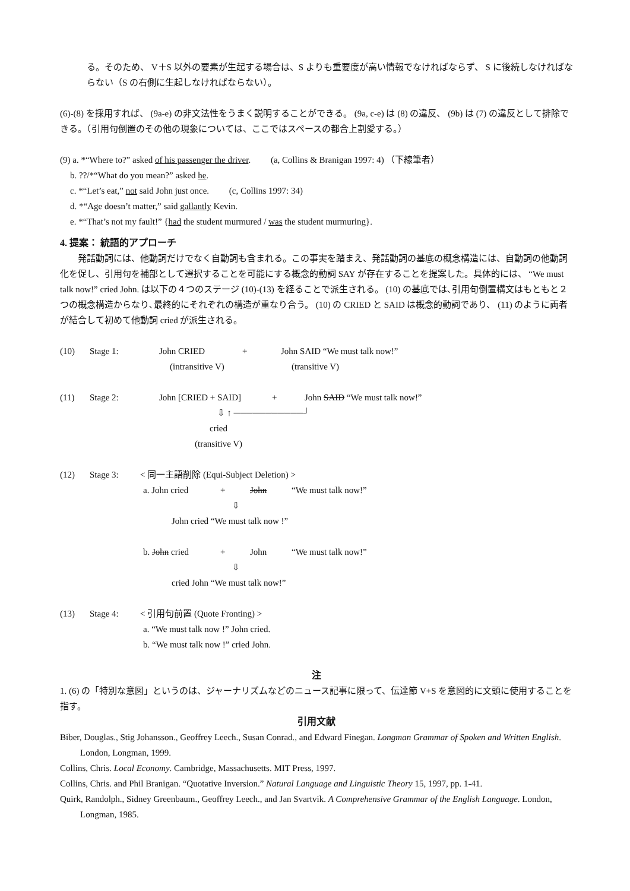る。そのため、 V＋S 以外の要素が生起する場合は、S よりも重要度が高い情報でなければならず、 S に後続しなければならない（S の右側に生起しなければならない）。
(6)-(8) を採用すれば、 (9a-e) の非文法性をうまく説明することができる。 (9a, c-e) は (8) の違反、 (9b) は (7) の違反として排除できる。（引用句倒置のその他の現象については、ここではスペースの都合上割愛する。）
(9) a. *“Where to?” asked of his passenger the driver. (a, Collins & Branigan 1997: 4) （下線筆者）
b. ??/*“What do you mean?” asked he.
c. *“Let’s eat,” not said John just once. (c, Collins 1997: 34)
d. *“Age doesn’t matter,” said gallantly Kevin.
e. *“That’s not my fault!” {had the student murmured / was the student murmuring}.
4. 提案： 統語的アプローチ
　　発話動詞には、他動詞だけでなく自動詞も含まれる。この事実を踏まえ、発話動詞の基底の概念構造には、自動詞の他動詞化を促し、引用句を補部として選択することを可能にする概念的動詞 SAY が存在することを提案した。具体的には、 “We must talk now!” cried John. は以下の４つのステージ (10)-(13) を経ることで派生される。 (10) の基底では､引用句倒置構文はもともと２つの概念構造からなり､最終的にそれぞれの構造が重なり合う。 (10) の CRIED と SAID は概念的動詞であり、 (11) のように両者が結合して初めて他動詞 cried が派生される。
(10) Stage 1: John CRIED + John SAID “We must talk now!”
(intransitive V) (transitive V)
(11) Stage 2: John [CRIED + SAID] + John SAID “We must talk now!”
⇩ ↑ ───────────┘
cried
(transitive V)
(12) Stage 3: < 同一主語削除 (Equi-Subject Deletion) >
a. John cried + John “We must talk now!”
⇩
John cried “We must talk now !”
b. John cried + John “We must talk now!”
⇩
cried John “We must talk now!”
(13) Stage 4: < 引用句前置 (Quote Fronting) >
a. “We must talk now !” John cried.
b. “We must talk now !” cried John.
注
1. (6) の「特別な意図」というのは、ジャーナリズムなどのニュース記事に限って、伝達節 V+S を意図的に文頭に使用することを指す。
引用文献
Biber, Douglas., Stig Johansson., Geoffrey Leech., Susan Conrad., and Edward Finegan. Longman Grammar of Spoken and Written English. London, Longman, 1999.
Collins, Chris. Local Economy. Cambridge, Massachusetts. MIT Press, 1997.
Collins, Chris. and Phil Branigan. “Quotative Inversion.” Natural Language and Linguistic Theory 15, 1997, pp. 1-41.
Quirk, Randolph., Sidney Greenbaum., Geoffrey Leech., and Jan Svartvik. A Comprehensive Grammar of the English Language. London, Longman, 1985.